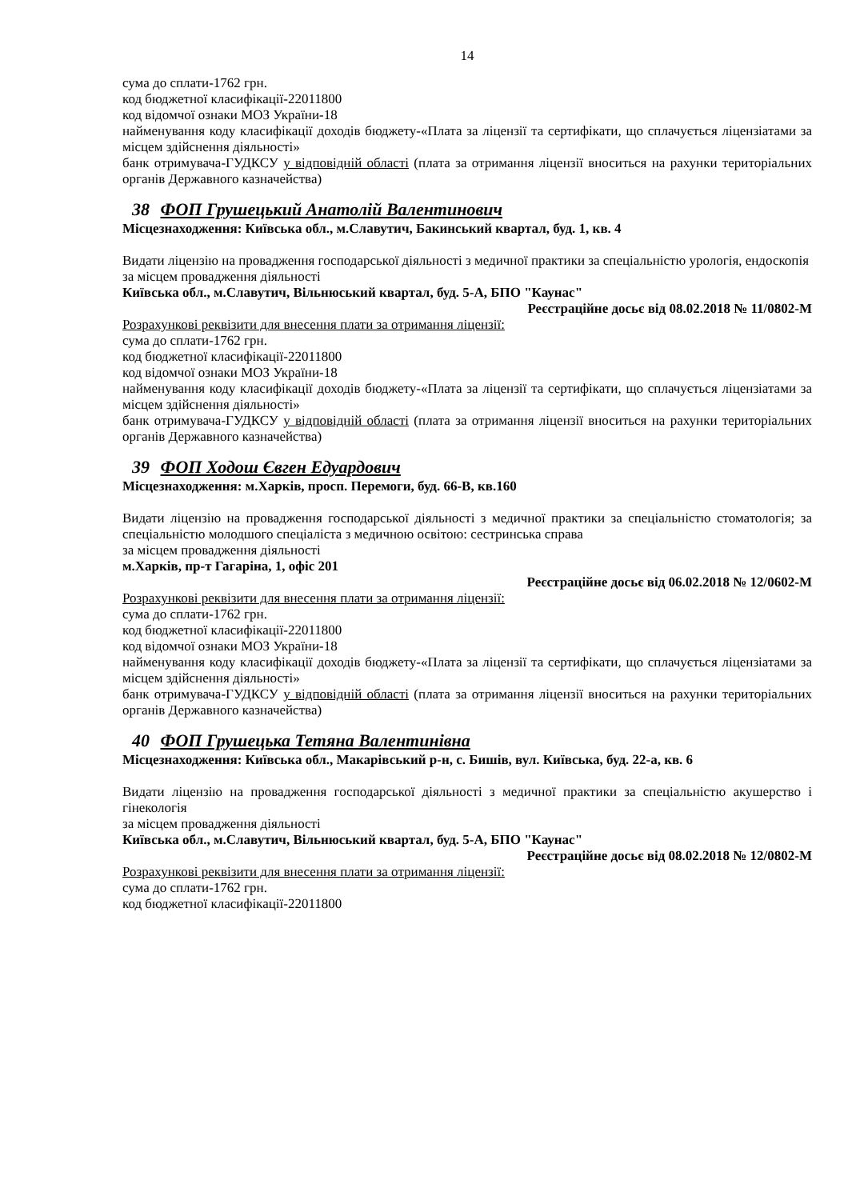14
сума до сплати-1762 грн.
код бюджетної класифікації-22011800
код відомчої ознаки МОЗ України-18
найменування коду класифікації доходів бюджету-«Плата за ліцензії та сертифікати, що сплачується ліцензіатами за місцем здійснення діяльності»
банк отримувача-ГУДКСУ у відповідній області (плата за отримання ліцензії вноситься на рахунки територіальних органів Державного казначейства)
38 ФОП Грушецький Анатолій Валентинович
Місцезнаходження: Київська обл., м.Славутич, Бакинський квартал, буд. 1, кв. 4
Видати ліцензію на провадження господарської діяльності з медичної практики за спеціальністю урологія, ендоскопія
за місцем провадження діяльності
Київська обл., м.Славутич, Вільнюський квартал, буд. 5-А, БПО "Каунас"
Реєстраційне досьє від 08.02.2018 № 11/0802-М
Розрахункові реквізити для внесення плати за отримання ліцензії:
сума до сплати-1762 грн.
код бюджетної класифікації-22011800
код відомчої ознаки МОЗ України-18
найменування коду класифікації доходів бюджету-«Плата за ліцензії та сертифікати, що сплачується ліцензіатами за місцем здійснення діяльності»
банк отримувача-ГУДКСУ у відповідній області (плата за отримання ліцензії вноситься на рахунки територіальних органів Державного казначейства)
39 ФОП Ходош Євген Едуардович
Місцезнаходження: м.Харків, просп. Перемоги, буд. 66-В, кв.160
Видати ліцензію на провадження господарської діяльності з медичної практики за спеціальністю стоматологія; за спеціальністю молодшого спеціаліста з медичною освітою: сестринська справа
за місцем провадження діяльності
м.Харків, пр-т Гагаріна, 1, офіс 201
Реєстраційне досьє від 06.02.2018 № 12/0602-М
Розрахункові реквізити для внесення плати за отримання ліцензії:
сума до сплати-1762 грн.
код бюджетної класифікації-22011800
код відомчої ознаки МОЗ України-18
найменування коду класифікації доходів бюджету-«Плата за ліцензії та сертифікати, що сплачується ліцензіатами за місцем здійснення діяльності»
банк отримувача-ГУДКСУ у відповідній області (плата за отримання ліцензії вноситься на рахунки територіальних органів Державного казначейства)
40 ФОП Грушецька Тетяна Валентинівна
Місцезнаходження: Київська обл., Макарівський р-н, с. Бишів, вул. Київська, буд. 22-а, кв. 6
Видати ліцензію на провадження господарської діяльності з медичної практики за спеціальністю акушерство і гінекологія
за місцем провадження діяльності
Київська обл., м.Славутич, Вільнюський квартал, буд. 5-А, БПО "Каунас"
Реєстраційне досьє від 08.02.2018 № 12/0802-М
Розрахункові реквізити для внесення плати за отримання ліцензії:
сума до сплати-1762 грн.
код бюджетної класифікації-22011800